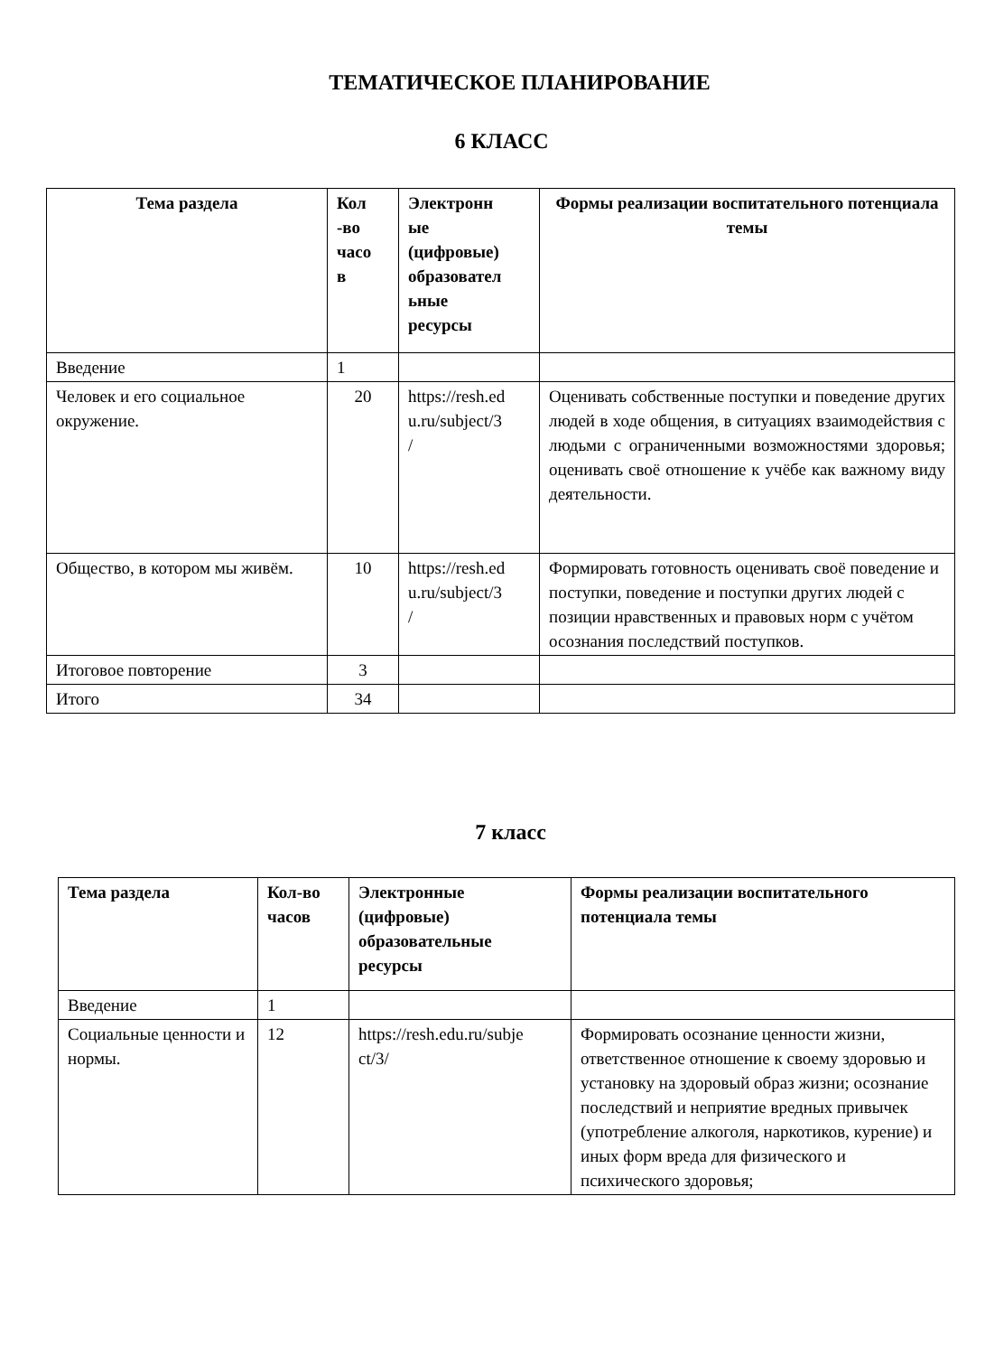ТЕМАТИЧЕСКОЕ ПЛАНИРОВАНИЕ
6 КЛАСС
| Тема раздела | Кол -во часо в | Электронн ые (цифровые) образовател ьные ресурсы | Формы реализации воспитательного потенциала темы |
| --- | --- | --- | --- |
| Введение | 1 | | |
| Человек и его социальное окружение. | 20 | https://resh.ed u.ru/subject/3 / | Оценивать собственные поступки и поведение других людей в ходе общения, в ситуациях взаимодействия с людьми с ограниченными возможностями здоровья; оценивать своё отношение к учёбе как важному виду деятельности. |
| Общество, в котором мы живём. | 10 | https://resh.ed u.ru/subject/3 / | Формировать готовность оценивать своё поведение и поступки, поведение и поступки других людей с позиции нравственных и правовых норм с учётом осознания последствий поступков. |
| Итоговое повторение | 3 | | |
| Итого | 34 | | |
7 класс
| Тема раздела | Кол-во часов | Электронные (цифровые) образовательные ресурсы | Формы реализации воспитательного потенциала темы |
| --- | --- | --- | --- |
| Введение | 1 | | |
| Социальные ценности и нормы. | 12 | https://resh.edu.ru/subje ct/3/ | Формировать осознание ценности жизни, ответственное отношение к своему здоровью и установку на здоровый образ жизни; осознание последствий и неприятие вредных привычек (употребление алкоголя, наркотиков, курение) и иных форм вреда для физического и психического здоровья; |